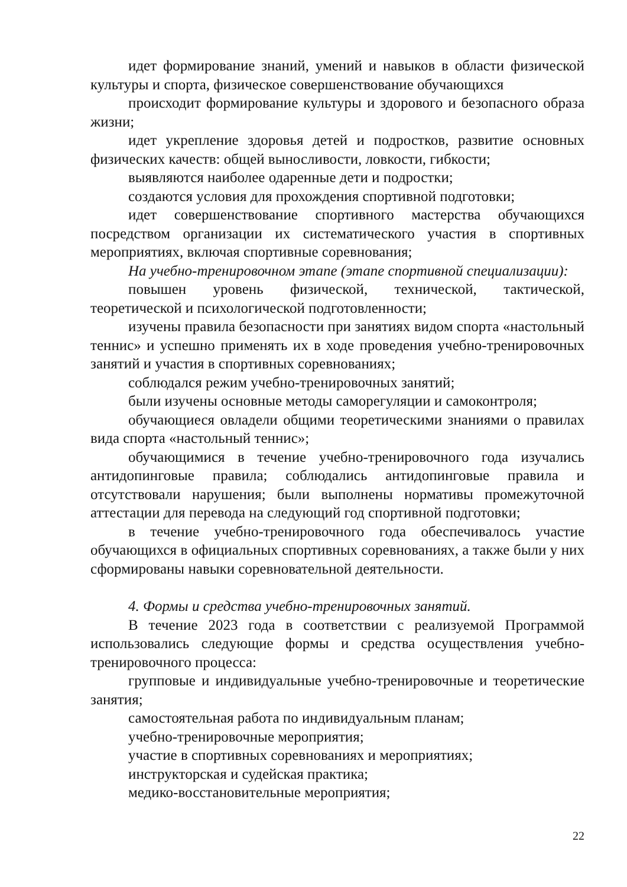идет формирование знаний, умений и навыков в области физической культуры и спорта, физическое совершенствование обучающихся
происходит формирование культуры и здорового и безопасного образа жизни;
идет укрепление здоровья детей и подростков, развитие основных физических качеств: общей выносливости, ловкости, гибкости;
выявляются наиболее одаренные дети и подростки;
создаются условия для прохождения спортивной подготовки;
идет совершенствование спортивного мастерства обучающихся посредством организации их систематического участия в спортивных мероприятиях, включая спортивные соревнования;
На учебно-тренировочном этапе (этапе спортивной специализации):
повышен уровень физической, технической, тактической, теоретической и психологической подготовленности;
изучены правила безопасности при занятиях видом спорта «настольный теннис» и успешно применять их в ходе проведения учебно-тренировочных занятий и участия в спортивных соревнованиях;
соблюдался режим учебно-тренировочных занятий;
были изучены основные методы саморегуляции и самоконтроля;
обучающиеся овладели общими теоретическими знаниями о правилах вида спорта «настольный теннис»;
обучающимися в течение учебно-тренировочного года изучались антидопинговые правила; соблюдались антидопинговые правила и отсутствовали нарушения; были выполнены нормативы промежуточной аттестации для перевода на следующий год спортивной подготовки;
в течение учебно-тренировочного года обеспечивалось участие обучающихся в официальных спортивных соревнованиях, а также были у них сформированы навыки соревновательной деятельности.
4. Формы и средства учебно-тренировочных занятий.
В течение 2023 года в соответствии с реализуемой Программой использовались следующие формы и средства осуществления учебно-тренировочного процесса:
групповые и индивидуальные учебно-тренировочные и теоретические занятия;
самостоятельная работа по индивидуальным планам;
учебно-тренировочные мероприятия;
участие в спортивных соревнованиях и мероприятиях;
инструкторская и судейская практика;
медико-восстановительные мероприятия;
22